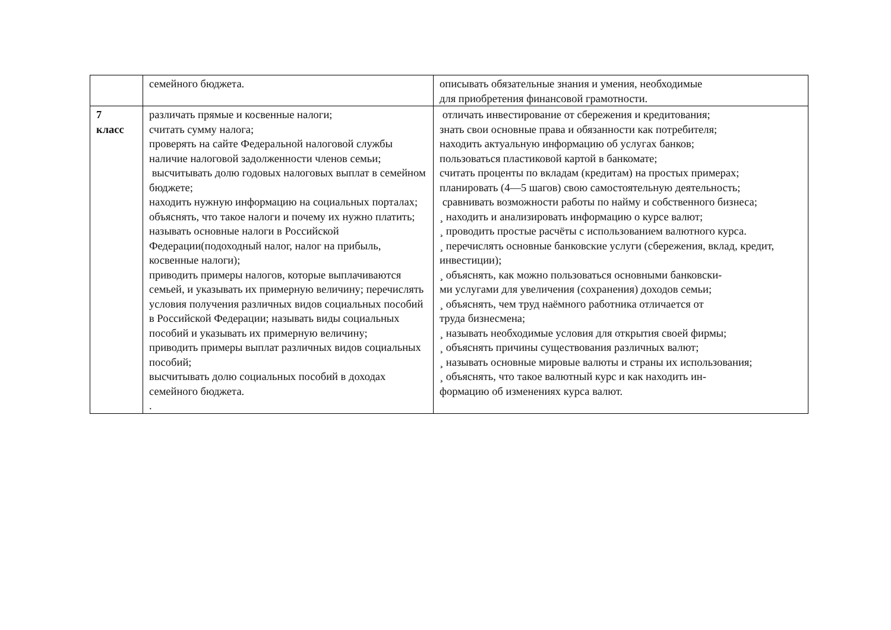| | семейного бюджета. | описывать обязательные знания и умения, необходимые для приобретения финансовой грамотности. |
| 7 класс | различать прямые и косвенные налоги; считать сумму налога; проверять на сайте Федеральной налоговой службы наличие налоговой задолженности членов семьи; высчитывать долю годовых налоговых выплат в семейном бюджете; находить нужную информацию на социальных порталах; объяснять, что такое налоги и почему их нужно платить; называть основные налоги в Российской Федерации(подоходный налог, налог на прибыль, косвенные налоги); приводить примеры налогов, которые выплачиваются семьей, и указывать их примерную величину; перечислять условия получения различных видов социальных пособий в Российской Федерации; называть виды социальных пособий и указывать их примерную величину; приводить примеры выплат различных видов социальных пособий; высчитывать долю социальных пособий в доходах семейного бюджета. . | отличать инвестирование от сбережения и кредитования; знать свои основные права и обязанности как потребителя; находить актуальную информацию об услугах банков; пользоваться пластиковой картой в банкомате; считать проценты по вкладам (кредитам) на простых примерах; планировать (4—5 шагов) свою самостоятельную деятельность; сравнивать возможности работы по найму и собственного бизнеса; ¸ находить и анализировать информацию о курсе валют; ¸ проводить простые расчёты с использованием валютного курса. ¸ перечислять основные банковские услуги (сбережения, вклад, кредит, инвестиции); ¸ объяснять, как можно пользоваться основными банковски- ми услугами для увеличения (сохранения) доходов семьи; ¸ объяснять, чем труд наёмного работника отличается от труда бизнесмена; ¸ называть необходимые условия для открытия своей фирмы; ¸ объяснять причины существования различных валют; ¸ называть основные мировые валюты и страны их использования; ¸ объяснять, что такое валютный курс и как находить ин- формацию об изменениях курса валют. |